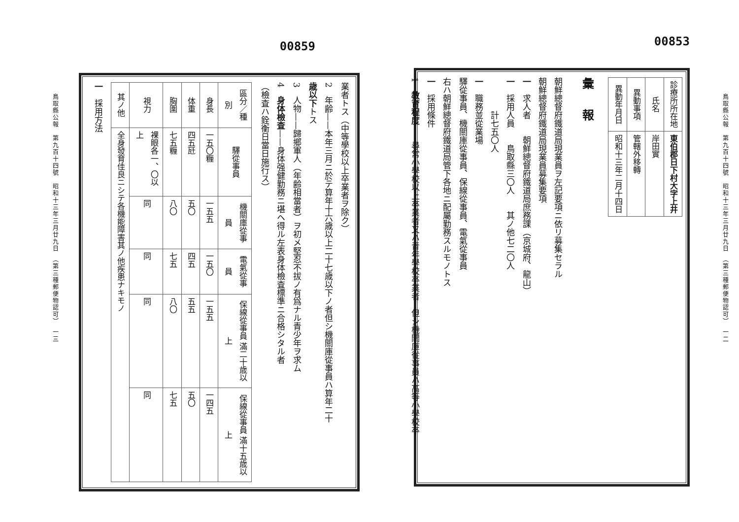鳥取縣公報　第九百十四號　昭和十三年三月廿九日　（第三種郵便物認可）　一二
00853
| 診療所所在地 | 東伯郡日下村大字上井 |
| 氏名 | 岸田實 |
| 異動事項 | 管轄外移轉 |
| 異動年月日 | 昭和十三年二月十四日 |
彙報
朝鮮總督府鐵道局現業員ヲ左記要項ニ依リ募集セラル
朝鮮總督府鐵道局現業員募集要項
一　求人者　　朝鮮總督府鐵道局庶務課（京城府、龍山）
一　採用人員　　鳥取縣三〇人　　其ノ他七二〇人
　　　　計七五〇人
一　職務並從業場
驛從事員、機關庫從事員、保線從事員、電氣從事員
右ハ朝鮮總督府鐵道局管下各地ニ配屬勤務スルモノトス
一　採用條件
1　教育程度——尋常小學校以上卒業者又ハ青年學校卒業者　但シ機關庫從事員ハ高等小學校卒
00859
業者トス（中等學校以上卒業者ヲ除ク）
2　年齢——本年三月ニ於テ算年十六歳以上二十七歳以下ノ者但シ機關庫從事員ハ算年二十
歳以下トス
3　人物——歸鄉軍人（年齢相當者）ヲ初メ堅忍不拔ノ有爲ナル青少年ヲ求ム
4　身体檢査——身体强健勤務ニ堪ヘ得ル左表身体檢査標準ニ合格シタル者
（檢査ハ銓衡日當日施行ス）
| 區分／種別 | 驛從事員 | 機關庫從事員 | 電氣從事員 | 保線從事員 滿二十歳以上 | 保線從事員 滿十五歳以上 |
| --- | --- | --- | --- | --- | --- |
| 身長 | 一五〇糎 | 一五五 | 一五〇 | 一五五 | 一四五 |
| 体重 | 四五瓩 | 五〇 | 四五 | 五五 | 五〇 |
| 胸圍 | 七五糎 | 八〇 | 七五 | 八〇 | 七五 |
| 視力 | 裸眼各一、〇以上 | 同 | 同 | 同 | 同 |
| 其ノ他 | 全身發育佳良ニシテ各機能障害其ノ他疾患ナキモノ | | | | |
一　採用方法
鳥取縣公報　第九百十四號　昭和十三年三月廿九日　（第三種郵便物認可）　一三